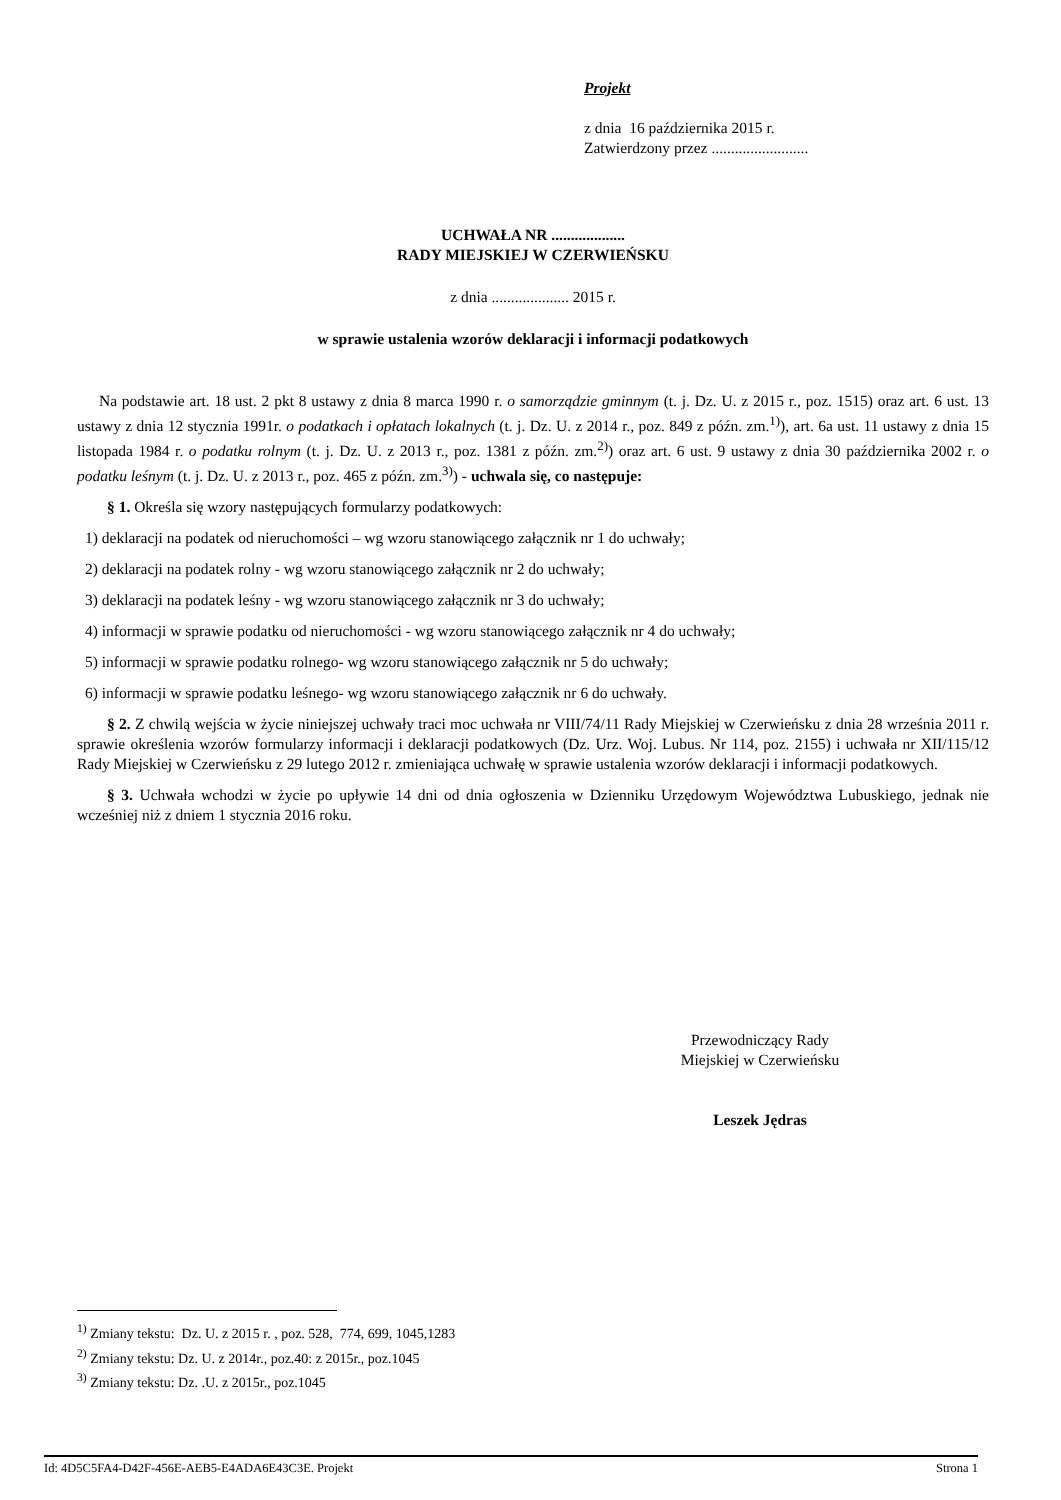Projekt
z dnia 16 października 2015 r.
Zatwierdzony przez .........................
UCHWAŁA NR ...................
RADY MIEJSKIEJ W CZERWIEŃSKU
z dnia .................... 2015 r.
w sprawie ustalenia wzorów deklaracji i informacji podatkowych
Na podstawie art. 18 ust. 2 pkt 8 ustawy z dnia 8 marca 1990 r. o samorządzie gminnym (t. j. Dz. U. z 2015 r., poz. 1515) oraz art. 6 ust. 13 ustawy z dnia 12 stycznia 1991r. o podatkach i opłatach lokalnych (t. j. Dz. U. z 2014 r., poz. 849 z późn. zm.<sup>1)</sup>), art. 6a ust. 11 ustawy z dnia 15 listopada 1984 r. o podatku rolnym (t. j. Dz. U. z 2013 r., poz. 1381 z późn. zm.<sup>2)</sup>) oraz art. 6 ust. 9 ustawy z dnia 30 października 2002 r. o podatku leśnym (t. j. Dz. U. z 2013 r., poz. 465 z późn. zm.<sup>3)</sup>) - uchwala się, co następuje:
§ 1. Określa się wzory następujących formularzy podatkowych:
1) deklaracji na podatek od nieruchomości – wg wzoru stanowiącego załącznik nr 1 do uchwały;
2) deklaracji na podatek rolny - wg wzoru stanowiącego załącznik nr 2 do uchwały;
3) deklaracji na podatek leśny - wg wzoru stanowiącego załącznik nr 3 do uchwały;
4) informacji w sprawie podatku od nieruchomości - wg wzoru stanowiącego załącznik nr 4 do uchwały;
5) informacji w sprawie podatku rolnego- wg wzoru stanowiącego załącznik nr 5 do uchwały;
6) informacji w sprawie podatku leśnego- wg wzoru stanowiącego załącznik nr 6 do uchwały.
§ 2. Z chwilą wejścia w życie niniejszej uchwały traci moc uchwała nr VIII/74/11 Rady Miejskiej w Czerwieńsku z dnia 28 września 2011 r. sprawie określenia wzorów formularzy informacji i deklaracji podatkowych (Dz. Urz. Woj. Lubus. Nr 114, poz. 2155) i uchwała nr XII/115/12 Rady Miejskiej w Czerwieńsku z 29 lutego 2012 r. zmieniająca uchwałę w sprawie ustalenia wzorów deklaracji i informacji podatkowych.
§ 3. Uchwała wchodzi w życie po upływie 14 dni od dnia ogłoszenia w Dzienniku Urzędowym Województwa Lubuskiego, jednak nie wcześniej niż z dniem 1 stycznia 2016 roku.
Przewodniczący Rady
Miejskiej w Czerwieńsku
Leszek Jędras
<sup>1)</sup> Zmiany tekstu: Dz. U. z 2015 r. , poz. 528, 774, 699, 1045,1283
<sup>2)</sup> Zmiany tekstu: Dz. U. z 2014r., poz.40: z 2015r., poz.1045
<sup>3)</sup> Zmiany tekstu: Dz. .U. z 2015r., poz.1045
Id: 4D5C5FA4-D42F-456E-AEB5-E4ADA6E43C3E. Projekt Strona 1